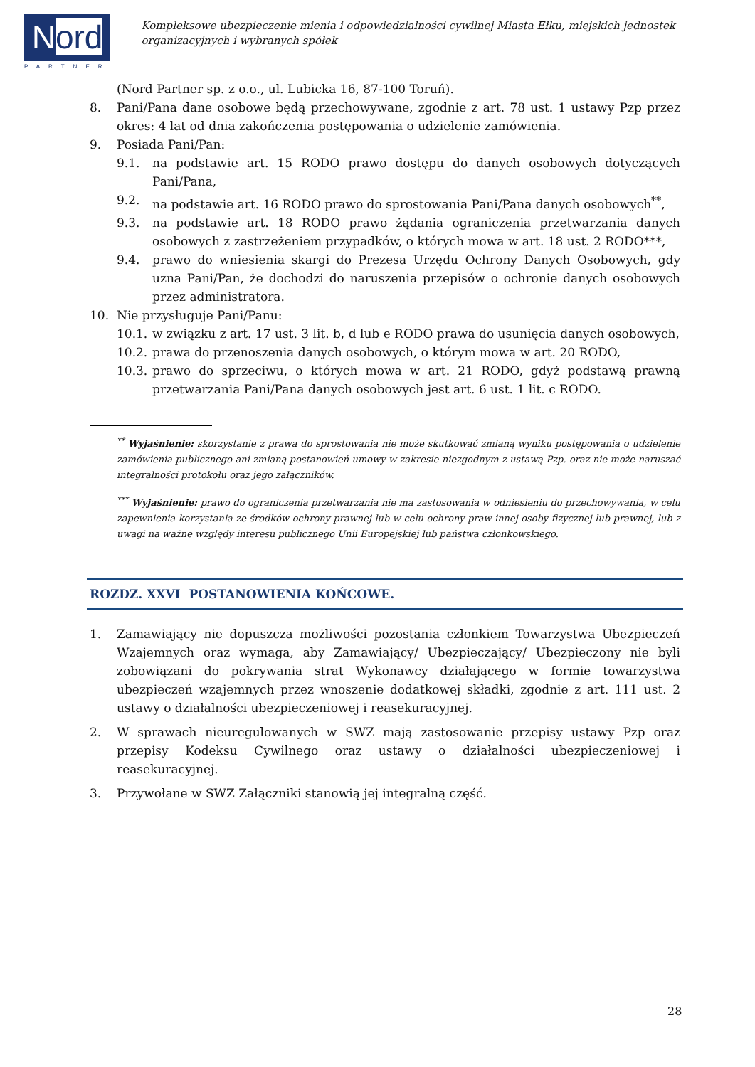Nord
PARTNER
Kompleksowe ubezpieczenie mienia i odpowiedzialności cywilnej Miasta Ełku, miejskich jednostek
organizacyjnych i wybranych spółek
(Nord Partner sp. z o.o., ul. Lubicka 16, 87-100 Toruń).
8. Pani/Pana dane osobowe będą przechowywane, zgodnie z art. 78 ust. 1 ustawy Pzp przez okres: 4 lat od dnia zakończenia postępowania o udzielenie zamówienia.
9. Posiada Pani/Pan:
9.1. na podstawie art. 15 RODO prawo dostępu do danych osobowych dotyczących Pani/Pana,
9.2. na podstawie art. 16 RODO prawo do sprostowania Pani/Pana danych osobowych<sup>**</sup>,
9.3. na podstawie art. 18 RODO prawo żądania ograniczenia przetwarzania danych osobowych z zastrzeżeniem przypadków, o których mowa w art. 18 ust. 2 RODO***,
9.4. prawo do wniesienia skargi do Prezesa Urzędu Ochrony Danych Osobowych, gdy uzna Pani/Pan, że dochodzi do naruszenia przepisów o ochronie danych osobowych przez administratora.
10. Nie przysługuje Pani/Panu:
10.1. w związku z art. 17 ust. 3 lit. b, d lub e RODO prawa do usunięcia danych osobowych,
10.2. prawa do przenoszenia danych osobowych, o którym mowa w art. 20 RODO,
10.3. prawo do sprzeciwu, o których mowa w art. 21 RODO, gdyż podstawą prawną przetwarzania Pani/Pana danych osobowych jest art. 6 ust. 1 lit. c RODO.
<sup>**</sup> Wyjaśnienie: skorzystanie z prawa do sprostowania nie może skutkować zmianą wyniku postępowania o udzielenie zamówienia publicznego ani zmianą postanowień umowy w zakresie niezgodnym z ustawą Pzp. oraz nie może naruszać integralności protokołu oraz jego załączników.
<sup>***</sup> Wyjaśnienie: prawo do ograniczenia przetwarzania nie ma zastosowania w odniesieniu do przechowywania, w celu zapewnienia korzystania ze środków ochrony prawnej lub w celu ochrony praw innej osoby fizycznej lub prawnej, lub z uwagi na ważne względy interesu publicznego Unii Europejskiej lub państwa członkowskiego.
ROZDZ. XXVI POSTANOWIENIA KOŃCOWE.
1. Zamawiający nie dopuszcza możliwości pozostania członkiem Towarzystwa Ubezpieczeń Wzajemnych oraz wymaga, aby Zamawiający/ Ubezpieczający/ Ubezpieczony nie byli zobowiązani do pokrywania strat Wykonawcy działającego w formie towarzystwa ubezpieczeń wzajemnych przez wnoszenie dodatkowej składki, zgodnie z art. 111 ust. 2 ustawy o działalności ubezpieczeniowej i reasekuracyjnej.
2. W sprawach nieuregulowanych w SWZ mają zastosowanie przepisy ustawy Pzp oraz przepisy Kodeksu Cywilnego oraz ustawy o działalności ubezpieczeniowej i reasekuracyjnej.
3. Przywołane w SWZ Załączniki stanowią jej integralną część.
28